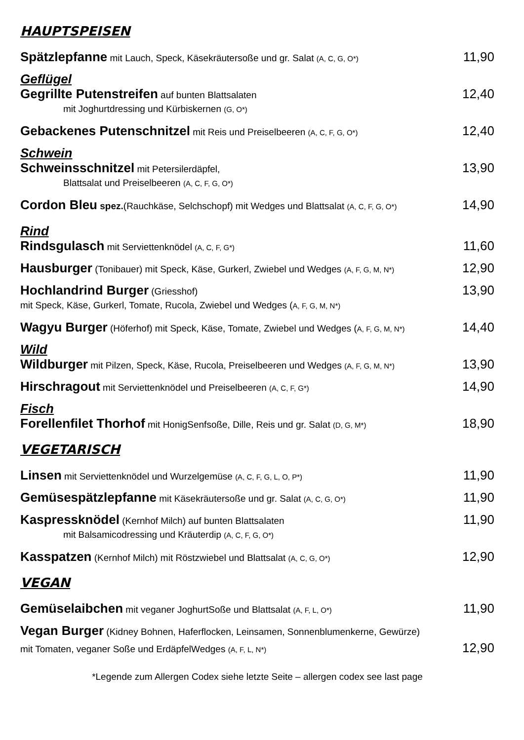HAUPTSPEISEN
Spätzlepfanne mit Lauch, Speck, Käsekräutersoße und gr. Salat (A, C, G, O*) 11,90
Geflügel
Gegrillte Putenstreifen auf bunten Blattsalaten 12,40
mit Joghurtdressing und Kürbiskernen (G, O*)
Gebackenes Putenschnitzel mit Reis und Preiselbeeren (A, C, F, G, O*) 12,40
Schwein
Schweinsschnitzel mit Petersilerdäpfel, 13,90
Blattsalat und Preiselbeeren (A, C, F, G, O*)
Cordon Bleu spez.(Rauchkäse, Selchschopf) mit Wedges und Blattsalat (A, C, F, G, O*) 14,90
Rind
Rindsgulasch mit Serviettenknödel (A, C, F, G*) 11,60
Hausburger (Tonibauer) mit Speck, Käse, Gurkerl, Zwiebel und Wedges (A, F, G, M, N*) 12,90
Hochlandrind Burger (Griesshof) 13,90
mit Speck, Käse, Gurkerl, Tomate, Rucola, Zwiebel und Wedges (A, F, G, M, N*)
Wagyu Burger (Höferhof) mit Speck, Käse, Tomate, Zwiebel und Wedges (A, F, G, M, N*) 14,40
Wild
Wildburger mit Pilzen, Speck, Käse, Rucola, Preiselbeeren und Wedges (A, F, G, M, N*) 13,90
Hirschragout mit Serviettenknödel und Preiselbeeren (A, C, F, G*) 14,90
Fisch
Forellenfilet Thorhof mit HonigSenfsoße, Dille, Reis und gr. Salat (D, G, M*) 18,90
VEGETARISCH
Linsen mit Serviettenknödel und Wurzelgemüse (A, C, F, G, L, O, P*) 11,90
Gemüsespätzlepfanne mit Käsekräutersoße und gr. Salat (A, C, G, O*) 11,90
Kaspressknödel (Kernhof Milch) auf bunten Blattsalaten 11,90
mit Balsamicodressing und Kräuterdip (A, C, F, G, O*)
Kasspatzen (Kernhof Milch) mit Röstzwiebel und Blattsalat (A, C, G, O*) 12,90
VEGAN
Gemüselaibchen mit veganer JoghurtSoße und Blattsalat (A, F, L, O*) 11,90
Vegan Burger (Kidney Bohnen, Haferflocken, Leinsamen, Sonnenblumenkerne, Gewürze)
mit Tomaten, veganer Soße und ErdäpfelWedges (A, F, L, N*) 12,90
*Legende zum Allergen Codex siehe letzte Seite – allergen codex see last page